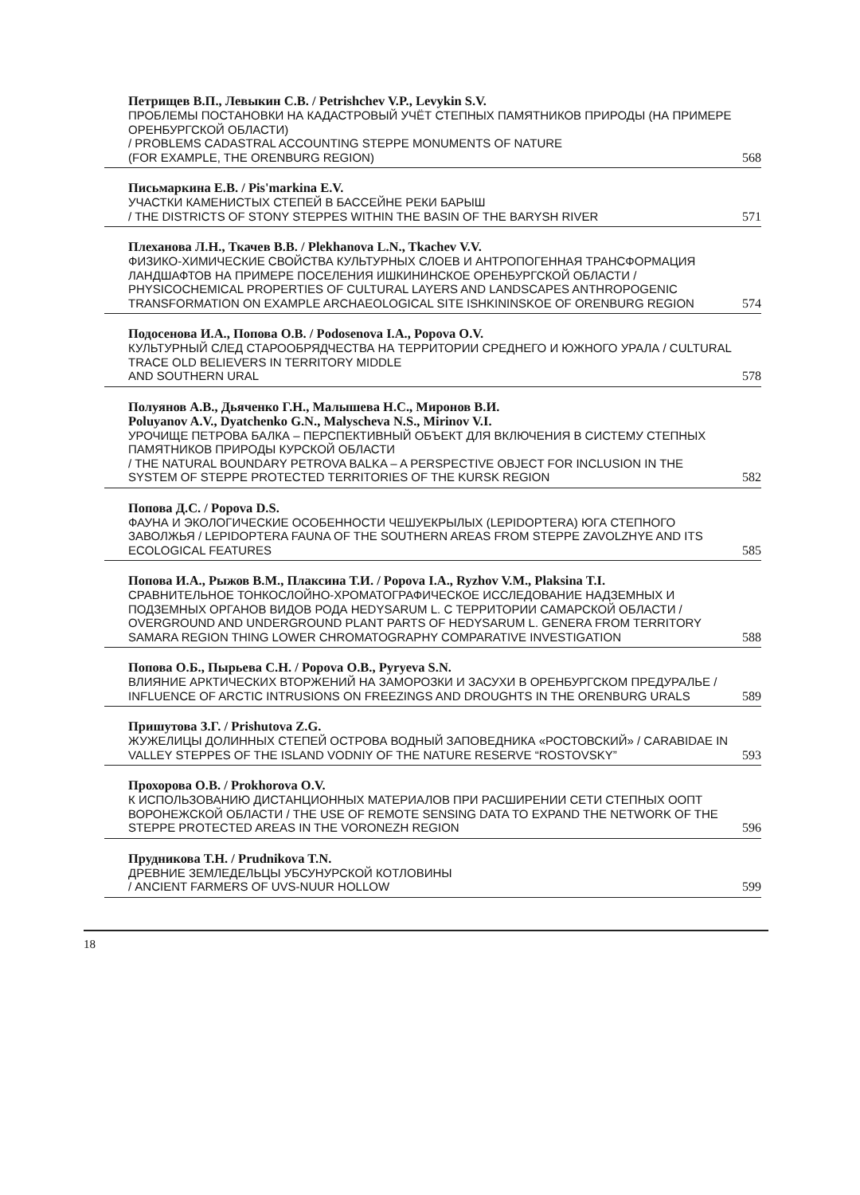Петрищев В.П., Левыкин С.В. / Petrishchev V.P., Levykin S.V.
ПРОБЛЕМЫ ПОСТАНОВКИ НА КАДАСТРОВЫЙ УЧЁТ СТЕПНЫХ ПАМЯТНИКОВ ПРИРОДЫ (НА ПРИМЕРЕ ОРЕНБУРГСКОЙ ОБЛАСТИ)
/ PROBLEMS CADASTRAL ACCOUNTING STEPPE MONUMENTS OF NATURE
(FOR EXAMPLE, THE ORENBURG REGION) 568
Письмаркина Е.В. / Pis'markina E.V.
УЧАСТКИ КАМЕНИСТЫХ СТЕПЕЙ В БАССЕЙНЕ РЕКИ БАРЫШ
/ THE DISTRICTS OF STONY STEPPES WITHIN THE BASIN OF THE BARYSH RIVER 571
Плеханова Л.Н., Ткачев В.В. / Plekhanova L.N., Tkachev V.V.
ФИЗИКО-ХИМИЧЕСКИЕ СВОЙСТВА КУЛЬТУРНЫХ СЛОЕВ И АНТРОПОГЕННАЯ ТРАНСФОРМАЦИЯ ЛАНДШАФТОВ НА ПРИМЕРЕ ПОСЕЛЕНИЯ ИШКИНИНСКОЕ ОРЕНБУРГСКОЙ ОБЛАСТИ / PHYSICOCHEMICAL PROPERTIES OF CULTURAL LAYERS AND LANDSCAPES ANTHROPOGENIC TRANSFORMATION ON EXAMPLE ARCHAEOLOGICAL SITE ISHKININSKOE OF ORENBURG REGION 574
Подосенова И.А., Попова О.В. / Podosenova I.A., Popova O.V.
КУЛЬТУРНЫЙ СЛЕД СТАРООБРЯДЧЕСТВА НА ТЕРРИТОРИИ СРЕДНЕГО И ЮЖНОГО УРАЛА / CULTURAL TRACE OLD BELIEVERS IN TERRITORY MIDDLE
AND SOUTHERN URAL 578
Полуянов А.В., Дьяченко Г.Н., Малышева Н.С., Миронов В.И.
Poluyanov A.V., Dyatchenko G.N., Malyscheva N.S., Mirinov V.I.
УРОЧИЩЕ ПЕТРОВА БАЛКА – ПЕРСПЕКТИВНЫЙ ОБЪЕКТ ДЛЯ ВКЛЮЧЕНИЯ В СИСТЕМУ СТЕПНЫХ ПАМЯТНИКОВ ПРИРОДЫ КУРСКОЙ ОБЛАСТИ
/ THE NATURAL BOUNDARY PETROVA BALKA – A PERSPECTIVE OBJECT FOR INCLUSION IN THE SYSTEM OF STEPPE PROTECTED TERRITORIES OF THE KURSK REGION 582
Попова Д.С. / Popova D.S.
ФАУНА И ЭКОЛОГИЧЕСКИЕ ОСОБЕННОСТИ ЧЕШУЕКРЫЛЫХ (LEPIDOPTERA) ЮГА СТЕПНОГО ЗАВОЛЖЬЯ / LEPIDOPTERA FAUNA OF THE SOUTHERN AREAS FROM STEPPE ZAVOLZHYE AND ITS ECOLOGICAL FEATURES 585
Попова И.А., Рыжов В.М., Плаксина Т.И. / Popova I.A., Ryzhov V.M., Plaksina T.I.
СРАВНИТЕЛЬНОЕ ТОНКОСЛОЙНО-ХРОМАТОГРАФИЧЕСКОЕ ИССЛЕДОВАНИЕ НАДЗЕМНЫХ И ПОДЗЕМНЫХ ОРГАНОВ ВИДОВ РОДА HEDYSARUM L. С ТЕРРИТОРИИ САМАРСКОЙ ОБЛАСТИ / OVERGROUND AND UNDERGROUND PLANT PARTS OF HEDYSARUM L. GENERA FROM TERRITORY SAMARA REGION THING LOWER CHROMATOGRAPHY COMPARATIVE INVESTIGATION 588
Попова О.Б., Пырьева С.Н. / Popova O.B., Pyryeva S.N.
ВЛИЯНИЕ АРКТИЧЕСКИХ ВТОРЖЕНИЙ НА ЗАМОРОЗКИ И ЗАСУХИ В ОРЕНБУРГСКОМ ПРЕДУРАЛЬЕ / INFLUENCE OF ARCTIC INTRUSIONS ON FREEZINGS AND DROUGHTS IN THE ORENBURG URALS 589
Пришутова З.Г. / Prishutova Z.G.
ЖУЖЕЛИЦЫ ДОЛИННЫХ СТЕПЕЙ ОСТРОВА ВОДНЫЙ ЗАПОВЕДНИКА «РОСТОВСКИЙ» / CARABIDAE IN VALLEY STEPPES OF THE ISLAND VODNIY OF THE NATURE RESERVE “ROSTOVSKY” 593
Прохорова О.В. / Prokhorova O.V.
К ИСПОЛЬЗОВАНИЮ ДИСТАНЦИОННЫХ МАТЕРИАЛОВ ПРИ РАСШИРЕНИИ СЕТИ СТЕПНЫХ ООПТ ВОРОНЕЖСКОЙ ОБЛАСТИ / THE USE OF REMOTE SENSING DATA TO EXPAND THE NETWORK OF THE STEPPE PROTECTED AREAS IN THE VORONEZH REGION 596
Прудникова Т.Н. / Prudnikova T.N.
ДРЕВНИЕ ЗЕМЛЕДЕЛЬЦЫ УБСУНУРСКОЙ КОТЛОВИНЫ
/ ANCIENT FARMERS OF UVS-NUUR HOLLOW 599
18